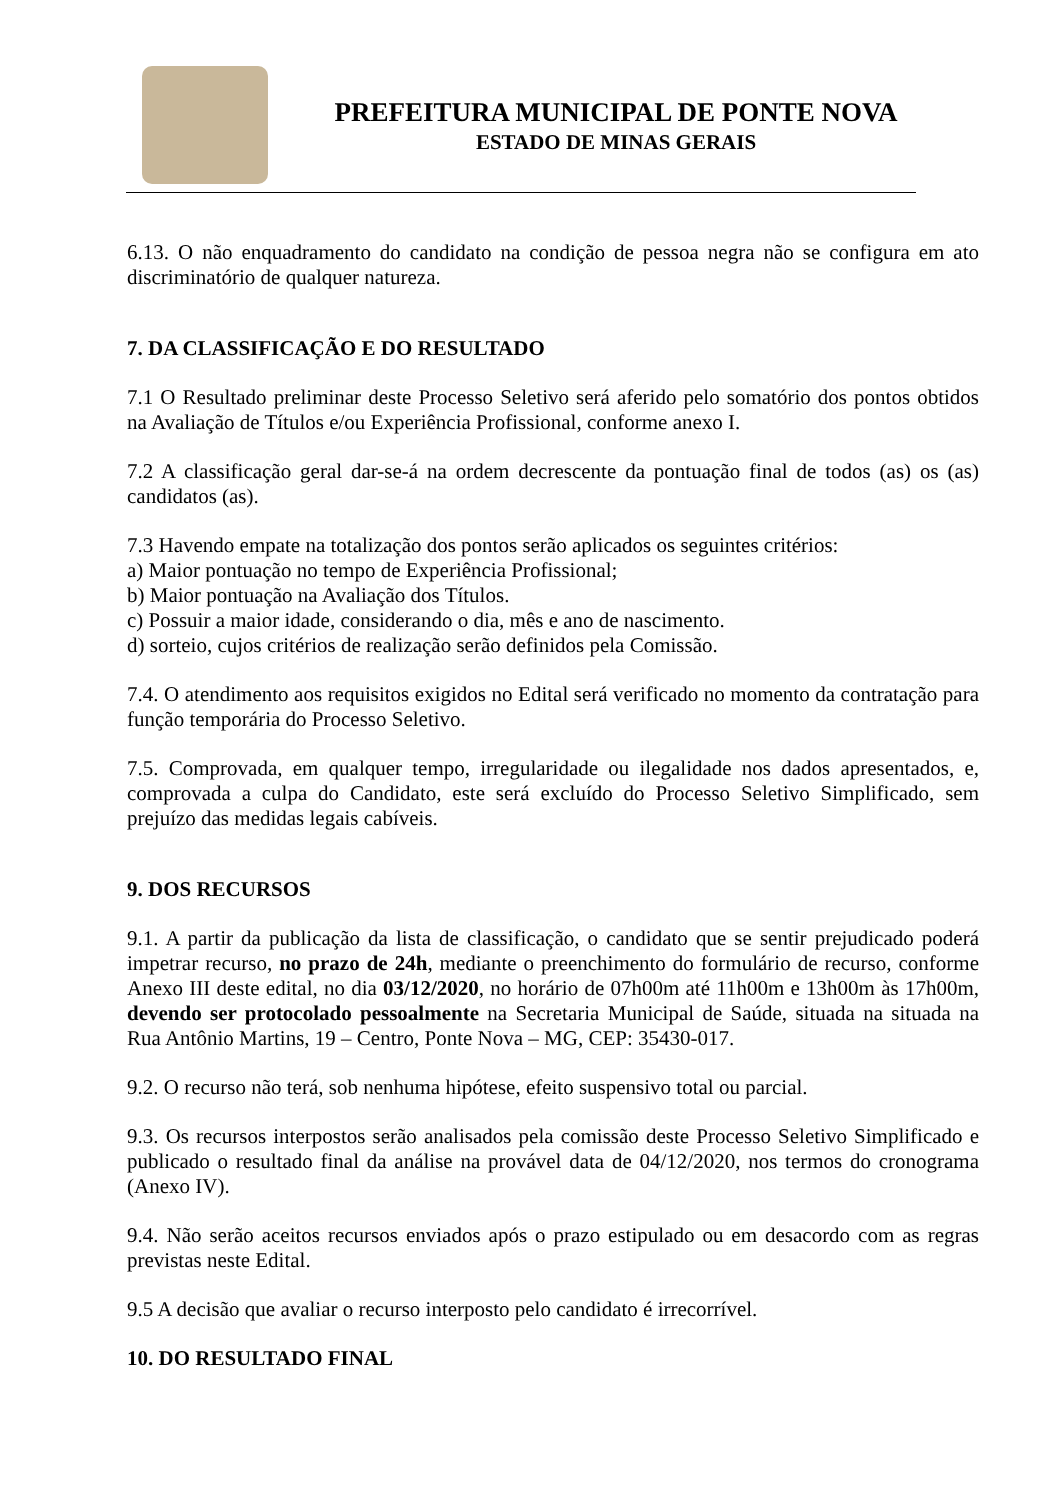PREFEITURA MUNICIPAL DE PONTE NOVA
ESTADO DE MINAS GERAIS
6.13. O não enquadramento do candidato na condição de pessoa negra não se configura em ato discriminatório de qualquer natureza.
7. DA CLASSIFICAÇÃO E DO RESULTADO
7.1 O Resultado preliminar deste Processo Seletivo será aferido pelo somatório dos pontos obtidos na Avaliação de Títulos e/ou Experiência Profissional, conforme anexo I.
7.2 A classificação geral dar-se-á na ordem decrescente da pontuação final de todos (as) os (as) candidatos (as).
7.3 Havendo empate na totalização dos pontos serão aplicados os seguintes critérios:
a) Maior pontuação no tempo de Experiência Profissional;
b) Maior pontuação na Avaliação dos Títulos.
c) Possuir a maior idade, considerando o dia, mês e ano de nascimento.
d) sorteio, cujos critérios de realização serão definidos pela Comissão.
7.4. O atendimento aos requisitos exigidos no Edital será verificado no momento da contratação para função temporária do Processo Seletivo.
7.5. Comprovada, em qualquer tempo, irregularidade ou ilegalidade nos dados apresentados, e, comprovada a culpa do Candidato, este será excluído do Processo Seletivo Simplificado, sem prejuízo das medidas legais cabíveis.
9. DOS RECURSOS
9.1. A partir da publicação da lista de classificação, o candidato que se sentir prejudicado poderá impetrar recurso, no prazo de 24h, mediante o preenchimento do formulário de recurso, conforme Anexo III deste edital, no dia 03/12/2020, no horário de 07h00m até 11h00m e 13h00m às 17h00m, devendo ser protocolado pessoalmente na Secretaria Municipal de Saúde, situada na situada na Rua Antônio Martins, 19 – Centro, Ponte Nova – MG, CEP: 35430-017.
9.2. O recurso não terá, sob nenhuma hipótese, efeito suspensivo total ou parcial.
9.3. Os recursos interpostos serão analisados pela comissão deste Processo Seletivo Simplificado e publicado o resultado final da análise na provável data de 04/12/2020, nos termos do cronograma (Anexo IV).
9.4. Não serão aceitos recursos enviados após o prazo estipulado ou em desacordo com as regras previstas neste Edital.
9.5 A decisão que avaliar o recurso interposto pelo candidato é irrecorrível.
10. DO RESULTADO FINAL